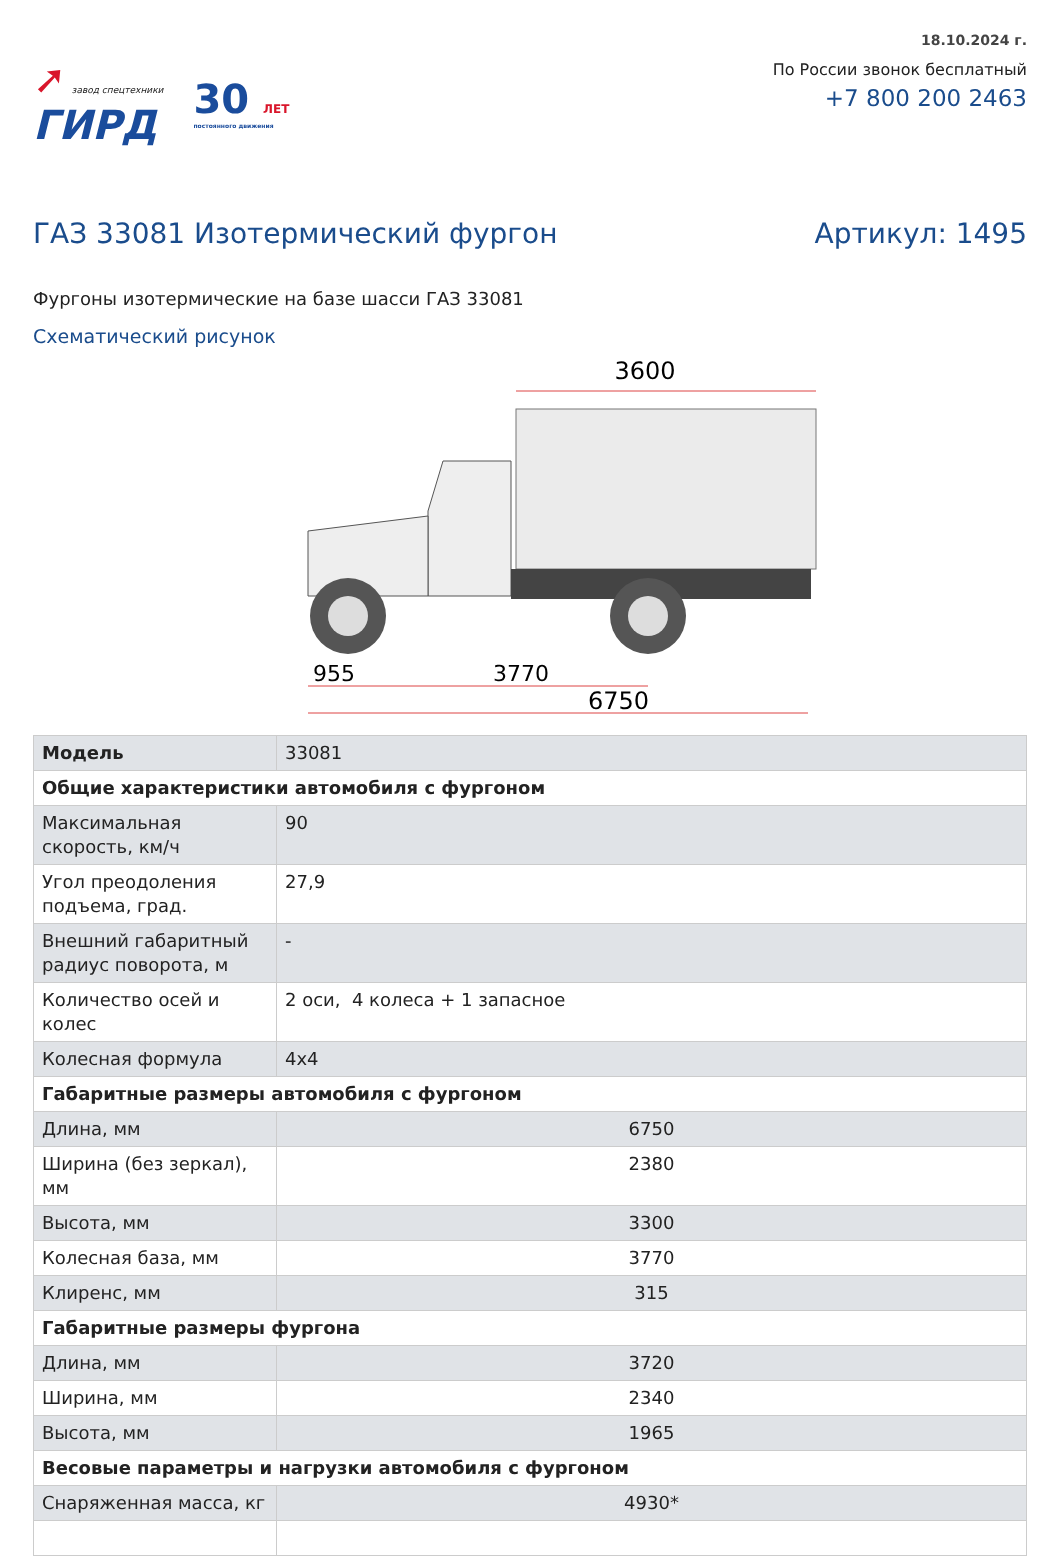➚ завод спецтехники
ГИРД
30 ЛЕТ
постоянного движения
18.10.2024 г.
По России звонок бесплатный
+7 800 200 2463
ГАЗ 33081 Изотермический фургон
Артикул: 1495
Фургоны изотермические на базе шасси ГАЗ 33081
Схематический рисунок
3600
955
3770
6750
| Модель | 33081 |
| Общие характеристики автомобиля с фургоном | |
| Максимальная скорость, км/ч | 90 |
| Угол преодоления подъема, град. | 27,9 |
| Внешний габаритный радиус поворота, м | - |
| Количество осей и колес | 2 оси, 4 колеса + 1 запасное |
| Колесная формула | 4x4 |
| Габаритные размеры автомобиля с фургоном | |
| Длина, мм | 6750 |
| Ширина (без зеркал), мм | 2380 |
| Высота, мм | 3300 |
| Колесная база, мм | 3770 |
| Клиренс, мм | 315 |
| Габаритные размеры фургона | |
| Длина, мм | 3720 |
| Ширина, мм | 2340 |
| Высота, мм | 1965 |
| Весовые параметры и нагрузки автомобиля с фургоном | |
| Снаряженная масса, кг | 4930* |